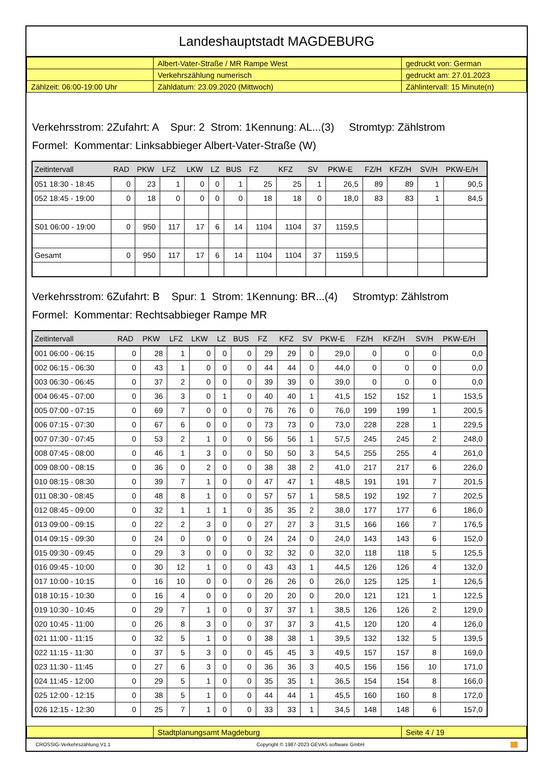Landeshauptstadt MAGDEBURG
| | Albert-Vater-Straße / MR Rampe West | gedruckt von: German |
| | Verkehrszählung numerisch | gedruckt am: 27.01.2023 |
| Zählzeit: 06:00-19:00 Uhr | Zähldatum: 23.09.2020 (Mittwoch) | Zählintervall: 15 Minute(n) |
Verkehrsstrom: 2Zufahrt: A Spur: 2 Strom: 1Kennung: AL...(3) Stromtyp: Zählstrom
Formel: Kommentar: Linksabbieger Albert-Vater-Straße (W)
| Zeitintervall | RAD | PKW | LFZ | LKW | LZ | BUS | FZ | KFZ | SV | PKW-E | FZ/H | KFZ/H | SV/H | PKW-E/H |
| --- | --- | --- | --- | --- | --- | --- | --- | --- | --- | --- | --- | --- | --- | --- |
| 051 18:30 - 18:45 | 0 | 23 | 1 | 0 | 0 | 1 | 25 | 25 | 1 | 26,5 | 89 | 89 | 1 | 90,5 |
| 052 18:45 - 19:00 | 0 | 18 | 0 | 0 | 0 | 0 | 18 | 18 | 0 | 18,0 | 83 | 83 | 1 | 84,5 |
| S01 06:00 - 19:00 | 0 | 950 | 117 | 17 | 6 | 14 | 1104 | 1104 | 37 | 1159,5 | | | | |
| Gesamt | 0 | 950 | 117 | 17 | 6 | 14 | 1104 | 1104 | 37 | 1159,5 | | | | |
Verkehrsstrom: 6Zufahrt: B Spur: 1 Strom: 1Kennung: BR...(4) Stromtyp: Zählstrom
Formel: Kommentar: Rechtsabbieger Rampe MR
| Zeitintervall | RAD | PKW | LFZ | LKW | LZ | BUS | FZ | KFZ | SV | PKW-E | FZ/H | KFZ/H | SV/H | PKW-E/H |
| --- | --- | --- | --- | --- | --- | --- | --- | --- | --- | --- | --- | --- | --- | --- |
| 001 06:00 - 06:15 | 0 | 28 | 1 | 0 | 0 | 0 | 29 | 29 | 0 | 29,0 | 0 | 0 | 0 | 0,0 |
| 002 06:15 - 06:30 | 0 | 43 | 1 | 0 | 0 | 0 | 44 | 44 | 0 | 44,0 | 0 | 0 | 0 | 0,0 |
| 003 06:30 - 06:45 | 0 | 37 | 2 | 0 | 0 | 0 | 39 | 39 | 0 | 39,0 | 0 | 0 | 0 | 0,0 |
| 004 06:45 - 07:00 | 0 | 36 | 3 | 0 | 1 | 0 | 40 | 40 | 1 | 41,5 | 152 | 152 | 1 | 153,5 |
| 005 07:00 - 07:15 | 0 | 69 | 7 | 0 | 0 | 0 | 76 | 76 | 0 | 76,0 | 199 | 199 | 1 | 200,5 |
| 006 07:15 - 07:30 | 0 | 67 | 6 | 0 | 0 | 0 | 73 | 73 | 0 | 73,0 | 228 | 228 | 1 | 229,5 |
| 007 07:30 - 07:45 | 0 | 53 | 2 | 1 | 0 | 0 | 56 | 56 | 1 | 57,5 | 245 | 245 | 2 | 248,0 |
| 008 07:45 - 08:00 | 0 | 46 | 1 | 3 | 0 | 0 | 50 | 50 | 3 | 54,5 | 255 | 255 | 4 | 261,0 |
| 009 08:00 - 08:15 | 0 | 36 | 0 | 2 | 0 | 0 | 38 | 38 | 2 | 41,0 | 217 | 217 | 6 | 226,0 |
| 010 08:15 - 08:30 | 0 | 39 | 7 | 1 | 0 | 0 | 47 | 47 | 1 | 48,5 | 191 | 191 | 7 | 201,5 |
| 011 08:30 - 08:45 | 0 | 48 | 8 | 1 | 0 | 0 | 57 | 57 | 1 | 58,5 | 192 | 192 | 7 | 202,5 |
| 012 08:45 - 09:00 | 0 | 32 | 1 | 1 | 1 | 0 | 35 | 35 | 2 | 38,0 | 177 | 177 | 6 | 186,0 |
| 013 09:00 - 09:15 | 0 | 22 | 2 | 3 | 0 | 0 | 27 | 27 | 3 | 31,5 | 166 | 166 | 7 | 176,5 |
| 014 09:15 - 09:30 | 0 | 24 | 0 | 0 | 0 | 0 | 24 | 24 | 0 | 24,0 | 143 | 143 | 6 | 152,0 |
| 015 09:30 - 09:45 | 0 | 29 | 3 | 0 | 0 | 0 | 32 | 32 | 0 | 32,0 | 118 | 118 | 5 | 125,5 |
| 016 09:45 - 10:00 | 0 | 30 | 12 | 1 | 0 | 0 | 43 | 43 | 1 | 44,5 | 126 | 126 | 4 | 132,0 |
| 017 10:00 - 10:15 | 0 | 16 | 10 | 0 | 0 | 0 | 26 | 26 | 0 | 26,0 | 125 | 125 | 1 | 126,5 |
| 018 10:15 - 10:30 | 0 | 16 | 4 | 0 | 0 | 0 | 20 | 20 | 0 | 20,0 | 121 | 121 | 1 | 122,5 |
| 019 10:30 - 10:45 | 0 | 29 | 7 | 1 | 0 | 0 | 37 | 37 | 1 | 38,5 | 126 | 126 | 2 | 129,0 |
| 020 10:45 - 11:00 | 0 | 26 | 8 | 3 | 0 | 0 | 37 | 37 | 3 | 41,5 | 120 | 120 | 4 | 126,0 |
| 021 11:00 - 11:15 | 0 | 32 | 5 | 1 | 0 | 0 | 38 | 38 | 1 | 39,5 | 132 | 132 | 5 | 139,5 |
| 022 11:15 - 11:30 | 0 | 37 | 5 | 3 | 0 | 0 | 45 | 45 | 3 | 49,5 | 157 | 157 | 8 | 169,0 |
| 023 11:30 - 11:45 | 0 | 27 | 6 | 3 | 0 | 0 | 36 | 36 | 3 | 40,5 | 156 | 156 | 10 | 171,0 |
| 024 11:45 - 12:00 | 0 | 29 | 5 | 1 | 0 | 0 | 35 | 35 | 1 | 36,5 | 154 | 154 | 8 | 166,0 |
| 025 12:00 - 12:15 | 0 | 38 | 5 | 1 | 0 | 0 | 44 | 44 | 1 | 45,5 | 160 | 160 | 8 | 172,0 |
| 026 12:15 - 12:30 | 0 | 25 | 7 | 1 | 0 | 0 | 33 | 33 | 1 | 34,5 | 148 | 148 | 6 | 157,0 |
| | Stadtplanungsamt Magdeburg | Seite 4 / 19 |
CROSSIG-Verkehrszählung V1.1 Copyright © 1987-2023 GEVAS software GmbH